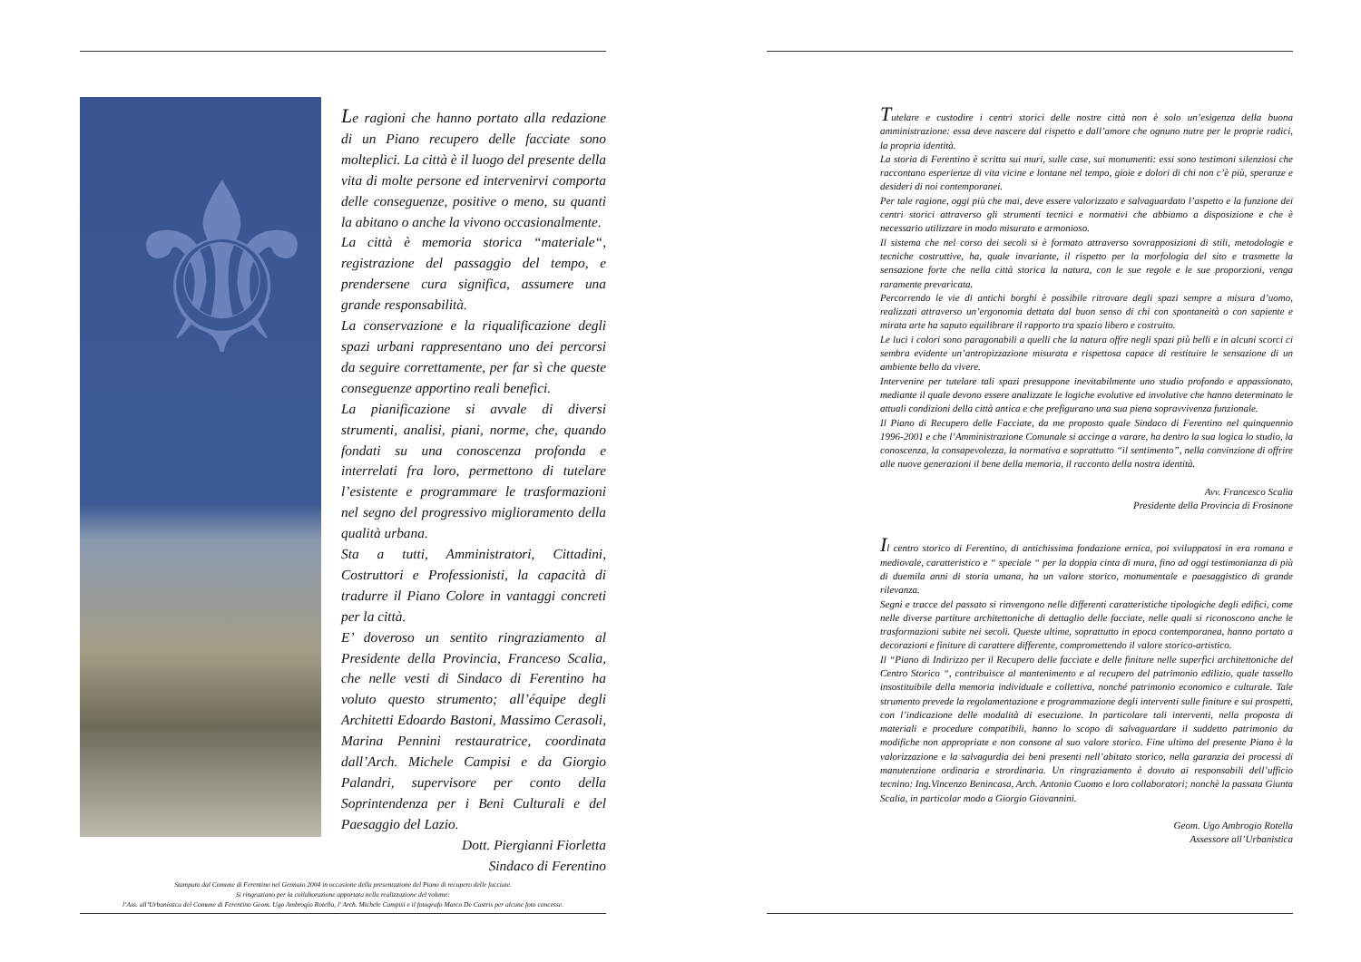⚜
Le ragioni che hanno portato alla redazione di un Piano recupero delle facciate sono molteplici. La città è il luogo del presente della vita di molte persone ed intervenirvi comporta delle conseguenze, positive o meno, su quanti la abitano o anche la vivono occasionalmente.
La città è memoria storica “materiale“, registrazione del passaggio del tempo, e prendersene cura significa, assumere una grande responsabilità.
La conservazione e la riqualificazione degli spazi urbani rappresentano uno dei percorsi da seguire correttamente, per far sì che queste conseguenze apportino reali benefici.
La pianificazione si avvale di diversi strumenti, analisi, piani, norme, che, quando fondati su una conoscenza profonda e interrelati fra loro, permettono di tutelare l’esistente e programmare le trasformazioni nel segno del progressivo miglioramento della qualità urbana.
Sta a tutti, Amministratori, Cittadini, Costruttori e Professionisti, la capacità di tradurre il Piano Colore in vantaggi concreti per la città.
E’ doveroso un sentito ringraziamento al Presidente della Provincia, Franceso Scalia, che nelle vesti di Sindaco di Ferentino ha voluto questo strumento; all’équipe degli Architetti Edoardo Bastoni, Massimo Cerasoli, Marina Pennini restauratrice, coordinata dall’Arch. Michele Campisi e da Giorgio Palandri, supervisore per conto della Soprintendenza per i Beni Culturali e del Paesaggio del Lazio.
Dott. Piergianni Fiorletta
Sindaco di Ferentino
Stampato dal Comune di Ferentino nel Gennaio 2004 in occasione della presentazione del Piano di recupero delle facciate.
Si ringraziano per la collaborazione apportata nella realizzazione del volume:
l’Ass. all’Urbanistica del Comune di Ferentino Geom. Ugo Ambrogio Rotella, l’ Arch. Michele Campisi e il fotografo Marco De Castris per alcune foto concesse.
Tutelare e custodire i centri storici delle nostre città non è solo un’esigenza della buona amministrazione: essa deve nascere dal rispetto e dall’amore che ognuno nutre per le proprie radici, la propria identità.
La storia di Ferentino è scritta sui muri, sulle case, sui monumenti: essi sono testimoni silenziosi che raccontano esperienze di vita vicine e lontane nel tempo, gioie e dolori di chi non c’è più, speranze e desideri di noi contemporanei.
Per tale ragione, oggi più che mai, deve essere valorizzato e salvaguardato l’aspetto e la funzione dei centri storici attraverso gli strumenti tecnici e normativi che abbiamo a disposizione e che è necessario utilizzare in modo misurato e armonioso.
Il sistema che nel corso dei secoli si è formato attraverso sovrapposizioni di stili, metodologie e tecniche costruttive, ha, quale invariante, il rispetto per la morfologia del sito e trasmette la sensazione forte che nella città storica la natura, con le sue regole e le sue proporzioni, venga raramente prevaricata.
Percorrendo le vie di antichi borghi è possibile ritrovare degli spazi sempre a misura d’uomo, realizzati attraverso un’ergonomia dettata dal buon senso di chi con spontaneità o con sapiente e mirata arte ha saputo equilibrare il rapporto tra spazio libero e costruito.
Le luci i colori sono paragonabili a quelli che la natura offre negli spazi più belli e in alcuni scorci ci sembra evidente un’antropizzazione misurata e rispettosa capace di restituire le sensazione di un ambiente bello da vivere.
Intervenire per tutelare tali spazi presuppone inevitabilmente uno studio profondo e appassionato, mediante il quale devono essere analizzate le logiche evolutive ed involutive che hanno determinato le attuali condizioni della città antica e che prefigurano una sua piena sopravvivenza funzionale.
Il Piano di Recupero delle Facciate, da me proposto quale Sindaco di Ferentino nel quinquennio 1996-2001 e che l’Amministrazione Comunale si accinge a varare, ha dentro la sua logica lo studio, la conoscenza, la consapevolezza, la normativa e soprattutto “il sentimento”, nella convinzione di offrire alle nuove generazioni il bene della memoria, il racconto della nostra identità.
Avv. Francesco Scalia
Presidente della Provincia di Frosinone
Il centro storico di Ferentino, di antichissima fondazione ernica, poi sviluppatosi in era romana e mediovale, caratteristico e “ speciale “ per la doppia cinta di mura, fino ad oggi testimonianza di più di duemila anni di storia umana, ha un valore storico, monumentale e paesaggistico di grande rilevanza.
Segni e tracce del passato si rinvengono nelle differenti caratteristiche tipologiche degli edifici, come nelle diverse partiture architettoniche di dettaglio delle facciate, nelle quali si riconoscono anche le trasformazioni subite nei secoli. Queste ultime, soprattutto in epoca contemporanea, hanno portato a decorazioni e finiture di carattere differente, compromettendo il valore storico-artistico.
Il “Piano di Indirizzo per il Recupero delle facciate e delle finiture nelle superfici architettoniche del Centro Storico “, contribuisce al mantenimento e al recupero del patrimonio edilizio, quale tassello insostituibile della memoria individuale e collettiva, nonché patrimonio economico e culturale. Tale strumento prevede la regolamentazione e programmazione degli interventi sulle finiture e sui prospetti, con l’indicazione delle modalità di esecuzione. In particolare tali interventi, nella proposta di materiali e procedure compatibili, hanno lo scopo di salvaguardare il suddetto patrimonio da modifiche non appropriate e non consone al suo valore storico. Fine ultimo del presente Piano è la valorizzazione e la salvagurdia dei beni presenti nell’abitato storico, nella garanzia dei processi di manutenzione ordinaria e strordinaria. Un ringraziamento è dovuto ai responsabili dell’ufficio tecnino: Ing.Vincenzo Benincasa, Arch. Antonio Cuomo e loro collaboratori; nonchè la passata Giunta Scalia, in particolar modo a Giorgio Giovannini.
Geom. Ugo Ambrogio Rotella
Assessore all’Urbanistica